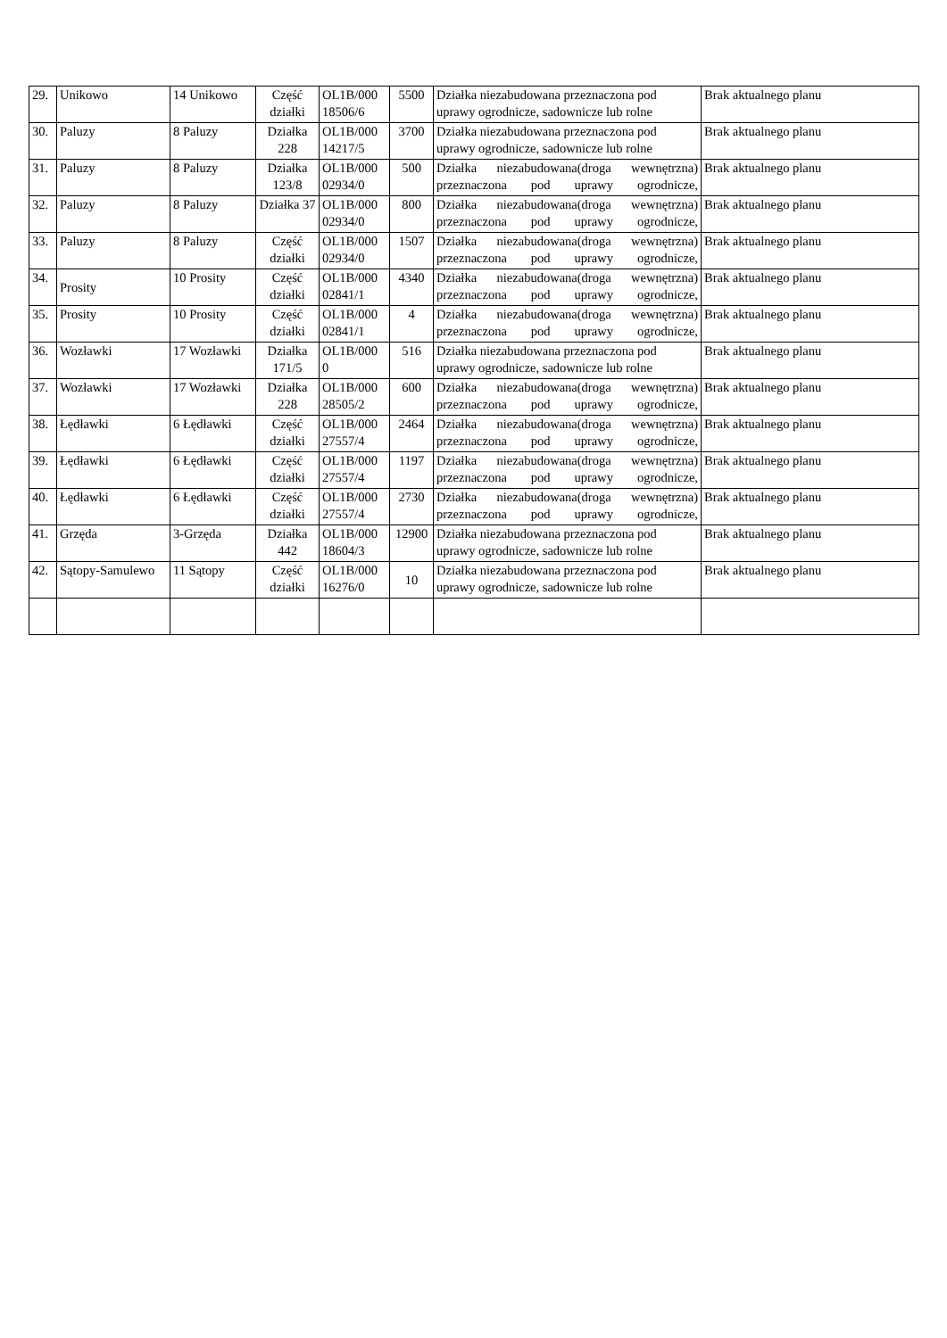| 29. | Unikowo | 14 Unikowo | Część działki | OL1B/000 18506/6 | 5500 | Działka niezabudowana przeznaczona pod uprawy ogrodnicze, sadownicze lub rolne | Brak aktualnego planu |
| 30. | Paluzy | 8 Paluzy | Działka 228 | OL1B/000 14217/5 | 3700 | Działka niezabudowana przeznaczona pod uprawy ogrodnicze, sadownicze lub rolne | Brak aktualnego planu |
| 31. | Paluzy | 8 Paluzy | Działka 123/8 | OL1B/000 02934/0 | 500 | Działka niezabudowana(droga wewnętrzna) przeznaczona pod uprawy ogrodnicze, | Brak aktualnego planu |
| 32. | Paluzy | 8 Paluzy | Działka 37 | OL1B/000 02934/0 | 800 | Działka niezabudowana(droga wewnętrzna) przeznaczona pod uprawy ogrodnicze, | Brak aktualnego planu |
| 33. | Paluzy | 8 Paluzy | Część działki | OL1B/000 02934/0 | 1507 | Działka niezabudowana(droga wewnętrzna) przeznaczona pod uprawy ogrodnicze, | Brak aktualnego planu |
| 34. | Prosity | 10 Prosity | Część działki | OL1B/000 02841/1 | 4340 | Działka niezabudowana(droga wewnętrzna) przeznaczona pod uprawy ogrodnicze, | Brak aktualnego planu |
| 35. | Prosity | 10 Prosity | Część działki | OL1B/000 02841/1 | 4 | Działka niezabudowana(droga wewnętrzna) przeznaczona pod uprawy ogrodnicze, | Brak aktualnego planu |
| 36. | Wozławki | 17 Wozławki | Działka 171/5 | OL1B/000 0 | 516 | Działka niezabudowana przeznaczona pod uprawy ogrodnicze, sadownicze lub rolne | Brak aktualnego planu |
| 37. | Wozławki | 17 Wozławki | Działka 228 | OL1B/000 28505/2 | 600 | Działka niezabudowana(droga wewnętrzna) przeznaczona pod uprawy ogrodnicze, | Brak aktualnego planu |
| 38. | Łędławki | 6 Łędławki | Część działki | OL1B/000 27557/4 | 2464 | Działka niezabudowana(droga wewnętrzna) przeznaczona pod uprawy ogrodnicze, | Brak aktualnego planu |
| 39. | Łędławki | 6 Łędławki | Część działki | OL1B/000 27557/4 | 1197 | Działka niezabudowana(droga wewnętrzna) przeznaczona pod uprawy ogrodnicze, | Brak aktualnego planu |
| 40. | Łędławki | 6 Łędławki | Część działki | OL1B/000 27557/4 | 2730 | Działka niezabudowana(droga wewnętrzna) przeznaczona pod uprawy ogrodnicze, | Brak aktualnego planu |
| 41. | Grzęda | 3-Grzęda | Działka 442 | OL1B/000 18604/3 | 12900 | Działka niezabudowana przeznaczona pod uprawy ogrodnicze, sadownicze lub rolne | Brak aktualnego planu |
| 42. | Sątopy-Samulewo | 11 Sątopy | Część działki | OL1B/000 16276/0 | 10 | Działka niezabudowana przeznaczona pod uprawy ogrodnicze, sadownicze lub rolne | Brak aktualnego planu |